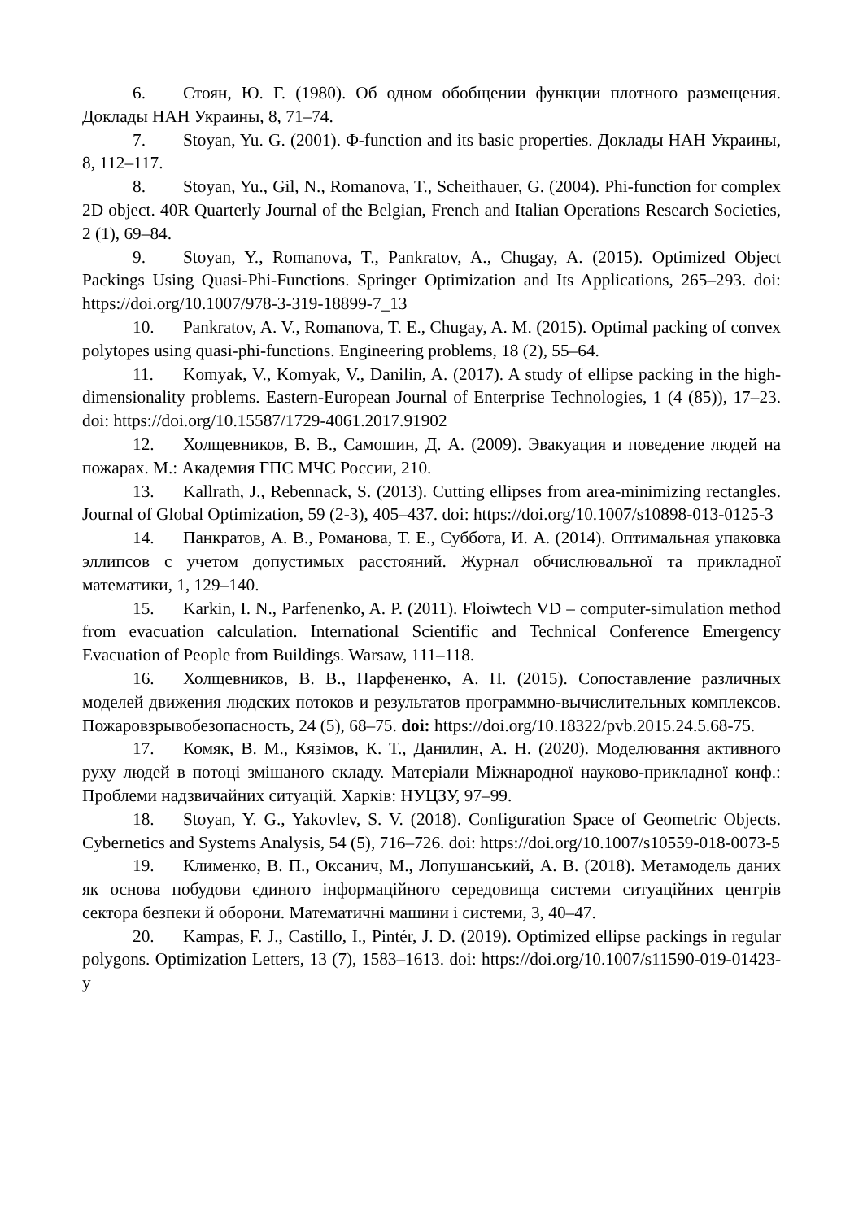6. Стоян, Ю. Г. (1980). Об одном обобщении функции плотного размещения. Доклады НАН Украины, 8, 71–74.
7. Stoyan, Yu. G. (2001). Φ-function and its basic properties. Доклады НАН Украины, 8, 112–117.
8. Stoyan, Yu., Gil, N., Romanova, T., Scheithauer, G. (2004). Phi-function for complex 2D object. 40R Quarterly Journal of the Belgian, French and Italian Operations Research Societies, 2 (1), 69–84.
9. Stoyan, Y., Romanova, T., Pankratov, A., Chugay, A. (2015). Optimized Object Packings Using Quasi-Phi-Functions. Springer Optimization and Its Applications, 265–293. doi: https://doi.org/10.1007/978-3-319-18899-7_13
10. Pankratov, A. V., Romanova, T. E., Chugay, A. M. (2015). Optimal packing of convex polytopes using quasi-phi-functions. Engineering problems, 18 (2), 55–64.
11. Komyak, V., Komyak, V., Danilin, A. (2017). A study of ellipse packing in the high-dimensionality problems. Eastern-European Journal of Enterprise Technologies, 1 (4 (85)), 17–23. doi: https://doi.org/10.15587/1729-4061.2017.91902
12. Холщевников, В. В., Самошин, Д. А. (2009). Эвакуация и поведение людей на пожарах. М.: Академия ГПС МЧС России, 210.
13. Kallrath, J., Rebennack, S. (2013). Cutting ellipses from area-minimizing rectangles. Journal of Global Optimization, 59 (2-3), 405–437. doi: https://doi.org/10.1007/s10898-013-0125-3
14. Панкратов, А. В., Романова, Т. Е., Суббота, И. А. (2014). Оптимальная упаковка эллипсов с учетом допустимых расстояний. Журнал обчислювальної та прикладної математики, 1, 129–140.
15. Karkin, I. N., Parfenenko, A. P. (2011). Floiwtech VD – computer-simulation method from evacuation calculation. International Scientific and Technical Conference Emergency Evacuation of People from Buildings. Warsaw, 111–118.
16. Холщевников, В. В., Парфененко, А. П. (2015). Сопоставление различных моделей движения людских потоков и результатов программно-вычислительных комплексов. Пожаровзрывобезопасность, 24 (5), 68–75. doi: https://doi.org/10.18322/pvb.2015.24.5.68-75.
17. Комяк, В. М., Кязімов, К. Т., Данилин, А. Н. (2020). Моделювання активного руху людей в потоці змішаного складу. Матеріали Міжнародної науково-прикладної конф.: Проблеми надзвичайних ситуацій. Харків: НУЦЗУ, 97–99.
18. Stoyan, Y. G., Yakovlev, S. V. (2018). Configuration Space of Geometric Objects. Cybernetics and Systems Analysis, 54 (5), 716–726. doi: https://doi.org/10.1007/s10559-018-0073-5
19. Клименко, В. П., Оксанич, М., Лопушанський, А. В. (2018). Метамодель даних як основа побудови єдиного інформаційного середовища системи ситуаційних центрів сектора безпеки й оборони. Математичні машини і системи, 3, 40–47.
20. Kampas, F. J., Castillo, I., Pintér, J. D. (2019). Optimized ellipse packings in regular polygons. Optimization Letters, 13 (7), 1583–1613. doi: https://doi.org/10.1007/s11590-019-01423-y